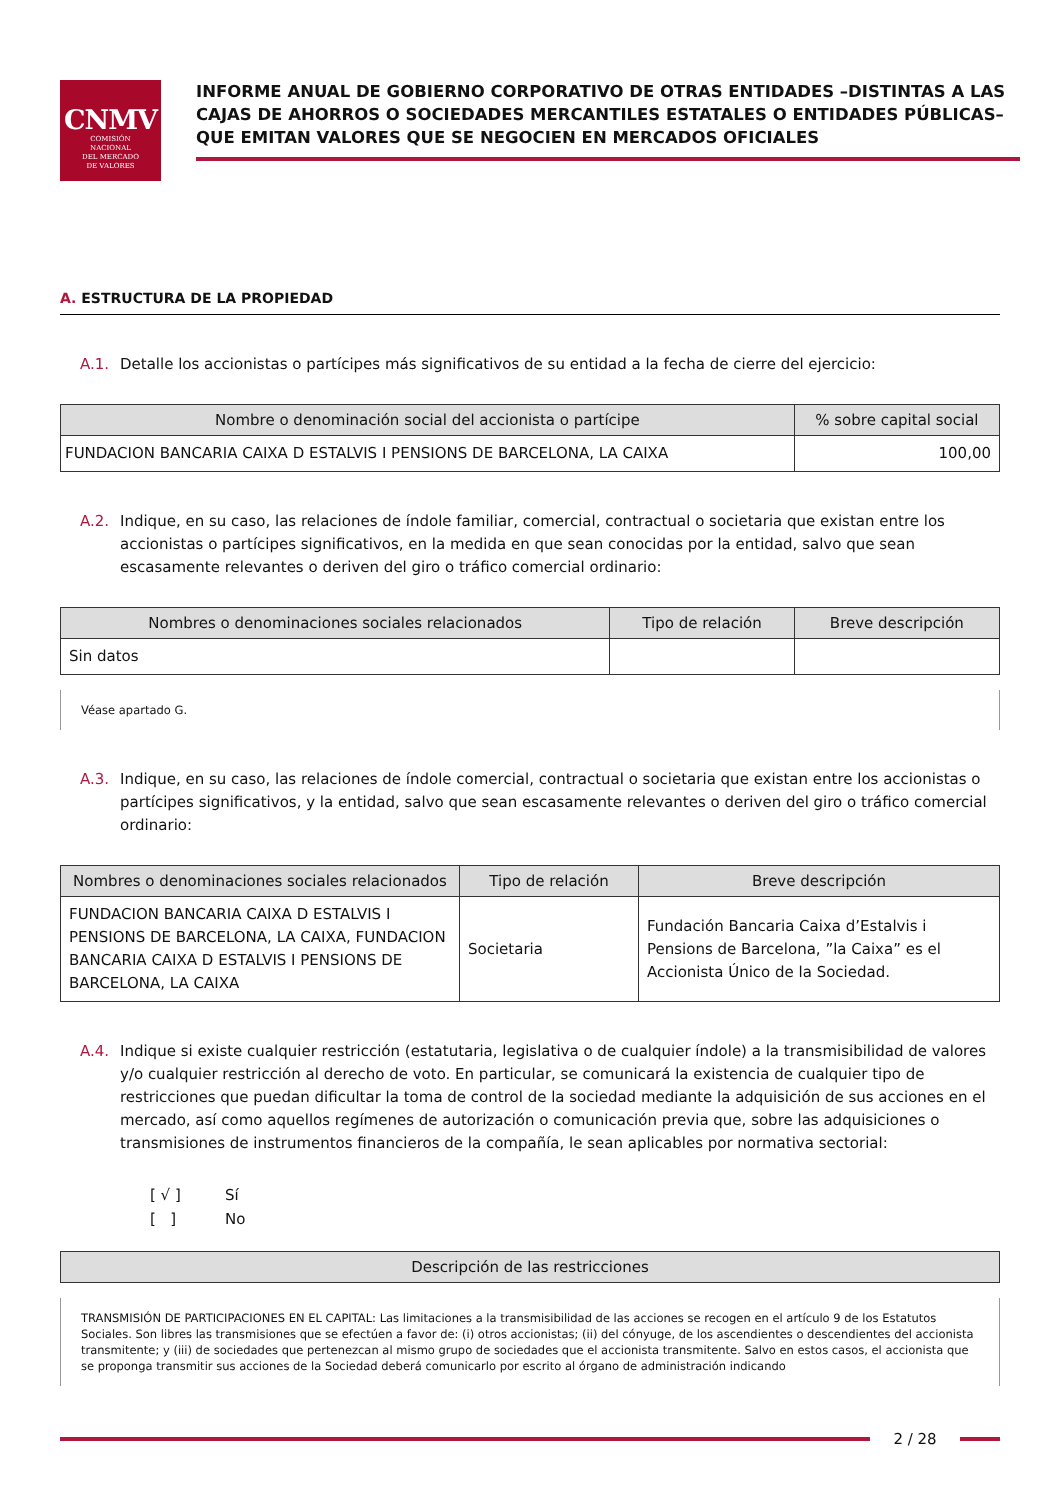CNMV
COMISIÓN
NACIONAL
DEL MERCADO
DE VALORES
INFORME ANUAL DE GOBIERNO CORPORATIVO DE OTRAS ENTIDADES –DISTINTAS A LAS CAJAS DE AHORROS O SOCIEDADES MERCANTILES ESTATALES O ENTIDADES PÚBLICAS– QUE EMITAN VALORES QUE SE NEGOCIEN EN MERCADOS OFICIALES
A. ESTRUCTURA DE LA PROPIEDAD
A.1. Detalle los accionistas o partícipes más significativos de su entidad a la fecha de cierre del ejercicio:
| Nombre o denominación social del accionista o partícipe | % sobre capital social |
| --- | --- |
| FUNDACION BANCARIA CAIXA D ESTALVIS I PENSIONS DE BARCELONA, LA CAIXA | 100,00 |
A.2. Indique, en su caso, las relaciones de índole familiar, comercial, contractual o societaria que existan entre los accionistas o partícipes significativos, en la medida en que sean conocidas por la entidad, salvo que sean escasamente relevantes o deriven del giro o tráfico comercial ordinario:
| Nombres o denominaciones sociales relacionados | Tipo de relación | Breve descripción |
| --- | --- | --- |
| Sin datos | | |
Véase apartado G.
A.3. Indique, en su caso, las relaciones de índole comercial, contractual o societaria que existan entre los accionistas o partícipes significativos, y la entidad, salvo que sean escasamente relevantes o deriven del giro o tráfico comercial ordinario:
| Nombres o denominaciones sociales relacionados | Tipo de relación | Breve descripción |
| --- | --- | --- |
| FUNDACION BANCARIA CAIXA D ESTALVIS I PENSIONS DE BARCELONA, LA CAIXA, FUNDACION BANCARIA CAIXA D ESTALVIS I PENSIONS DE BARCELONA, LA CAIXA | Societaria | Fundación Bancaria Caixa d’Estalvis i Pensions de Barcelona, ”la Caixa” es el Accionista Único de la Sociedad. |
A.4. Indique si existe cualquier restricción (estatutaria, legislativa o de cualquier índole) a la transmisibilidad de valores y/o cualquier restricción al derecho de voto. En particular, se comunicará la existencia de cualquier tipo de restricciones que puedan dificultar la toma de control de la sociedad mediante la adquisición de sus acciones en el mercado, así como aquellos regímenes de autorización o comunicación previa que, sobre las adquisiciones o transmisiones de instrumentos financieros de la compañía, le sean aplicables por normativa sectorial:
[ √ ] Sí
[ ] No
| Descripción de las restricciones |
| --- |
TRANSMISIÓN DE PARTICIPACIONES EN EL CAPITAL: Las limitaciones a la transmisibilidad de las acciones se recogen en el artículo 9 de los Estatutos Sociales. Son libres las transmisiones que se efectúen a favor de: (i) otros accionistas; (ii) del cónyuge, de los ascendientes o descendientes del accionista transmitente; y (iii) de sociedades que pertenezcan al mismo grupo de sociedades que el accionista transmitente. Salvo en estos casos, el accionista que se proponga transmitir sus acciones de la Sociedad deberá comunicarlo por escrito al órgano de administración indicando
2 / 28